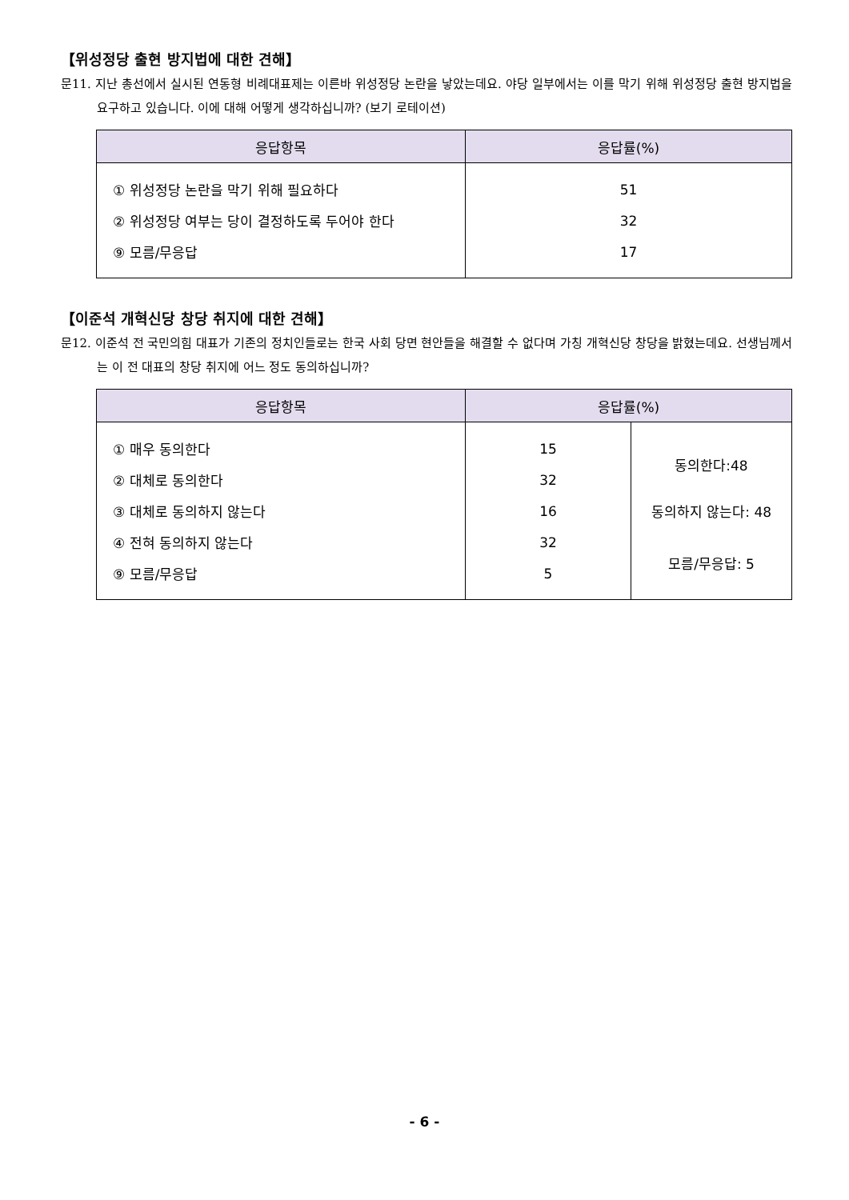【위성정당 출현 방지법에 대한 견해】
문11. 지난 총선에서 실시된 연동형 비례대표제는 이른바 위성정당 논란을 낳았는데요. 야당 일부에서는 이를 막기 위해 위성정당 출현 방지법을 요구하고 있습니다. 이에 대해 어떻게 생각하십니까? (보기 로테이션)
| 응답항목 | 응답률(%) |
| --- | --- |
| ① 위성정당 논란을 막기 위해 필요하다 | 51 |
| ② 위성정당 여부는 당이 결정하도록 두어야 한다 | 32 |
| ⑨ 모름/무응답 | 17 |
【이준석 개혁신당 창당 취지에 대한 견해】
문12. 이준석 전 국민의힘 대표가 기존의 정치인들로는 한국 사회 당면 현안들을 해결할 수 없다며 가칭 개혁신당 창당을 밝혔는데요. 선생님께서는 이 전 대표의 창당 취지에 어느 정도 동의하십니까?
| 응답항목 | 응답률(%) | |
| --- | --- | --- |
| ① 매우 동의한다 | 15 | 동의한다:48 |
| ② 대체로 동의한다 | 32 | |
| ③ 대체로 동의하지 않는다 | 16 | 동의하지 않는다: 48 |
| ④ 전혀 동의하지 않는다 | 32 | 모름/무응답: 5 |
| ⑨ 모름/무응답 | 5 | |
- 6 -